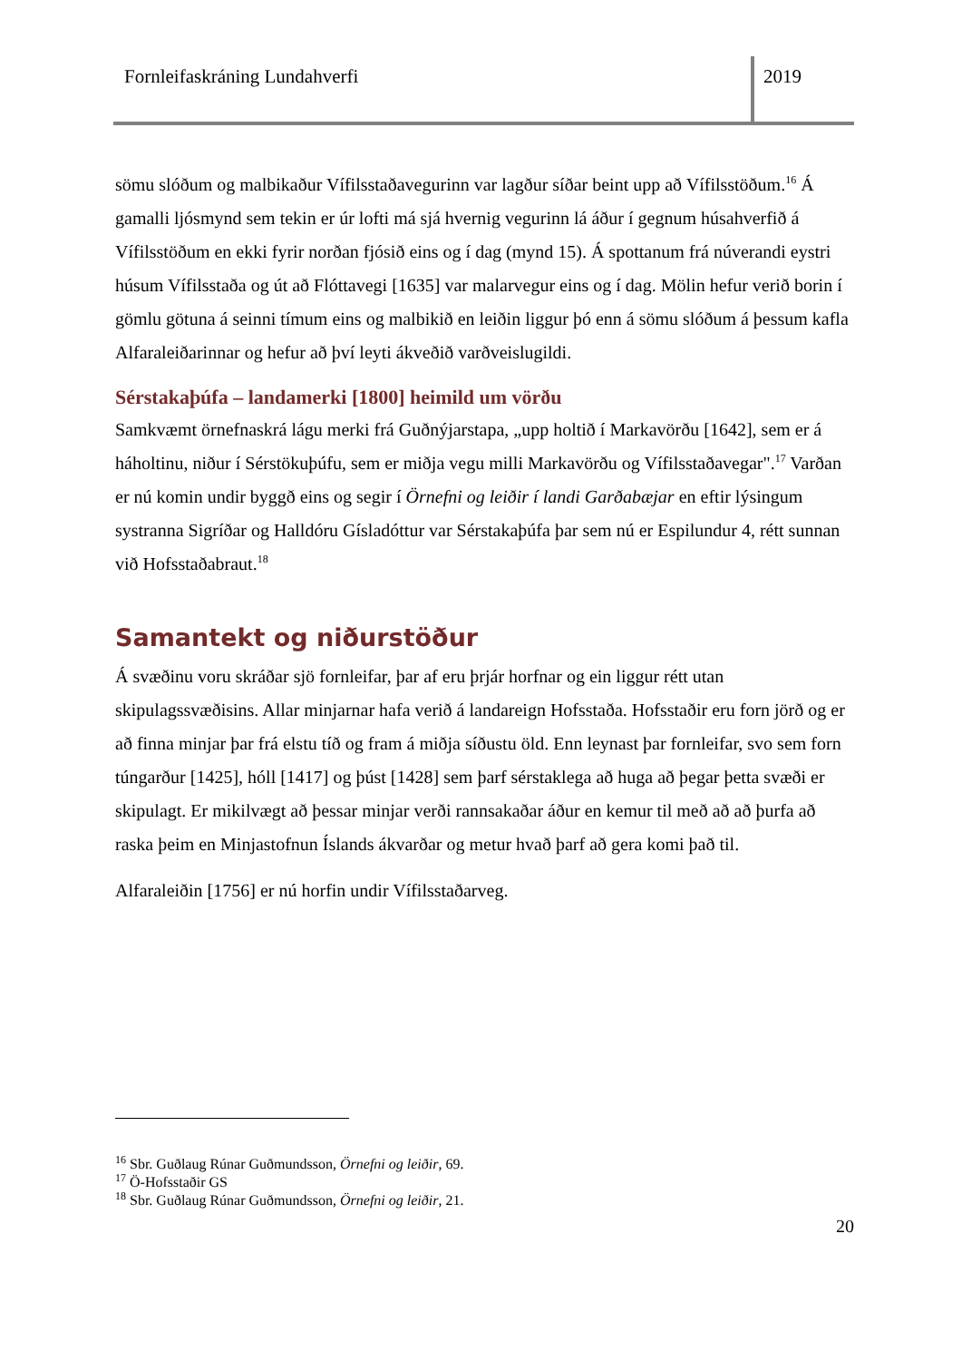Fornleifaskráning Lundahverfi 2019
sömu slóðum og malbikaður Vífilsstaðavegurinn var lagður síðar beint upp að Vífilsstöðum.<sup>16</sup> Á gamalli ljósmynd sem tekin er úr lofti má sjá hvernig vegurinn lá áður í gegnum húsahverfið á Vífilsstöðum en ekki fyrir norðan fjósið eins og í dag (mynd 15). Á spottanum frá núverandi eystri húsum Vífilsstaða og út að Flóttavegi [1635] var malarvegur eins og í dag. Mölin hefur verið borin í gömlu götuna á seinni tímum eins og malbikið en leiðin liggur þó enn á sömu slóðum á þessum kafla Alfaraleiðarinnar og hefur að því leyti ákveðið varðveislugildi.
Sérstakaþúfa – landamerki [1800] heimild um vörðu
Samkvæmt örnefnaskrá lágu merki frá Guðnýjarstapa, „upp holtið í Markavörðu [1642], sem er á háholtinu, niður í Sérstökuþúfu, sem er miðja vegu milli Markavörðu og Vífilsstaðavegar".<sup>17</sup> Varðan er nú komin undir byggð eins og segir í Örnefni og leiðir í landi Garðabæjar en eftir lýsingum systranna Sigríðar og Halldóru Gísladóttur var Sérstakaþúfa þar sem nú er Espilundur 4, rétt sunnan við Hofsstaðabraut.<sup>18</sup>
Samantekt og niðurstöður
Á svæðinu voru skráðar sjö fornleifar, þar af eru þrjár horfnar og ein liggur rétt utan skipulagssvæðisins. Allar minjarnar hafa verið á landareign Hofsstaða. Hofsstaðir eru forn jörð og er að finna minjar þar frá elstu tíð og fram á miðja síðustu öld. Enn leynast þar fornleifar, svo sem forn túngarður [1425], hóll [1417] og þúst [1428] sem þarf sérstaklega að huga að þegar þetta svæði er skipulagt. Er mikilvægt að þessar minjar verði rannsakaðar áður en kemur til með að að þurfa að raska þeim en Minjastofnun Íslands ákvarðar og metur hvað þarf að gera komi það til.
Alfaraleiðin [1756] er nú horfin undir Vífilsstaðarveg.
<sup>16</sup> Sbr. Guðlaug Rúnar Guðmundsson, Örnefni og leiðir, 69.
<sup>17</sup> Ö-Hofsstaðir GS
<sup>18</sup> Sbr. Guðlaug Rúnar Guðmundsson, Örnefni og leiðir, 21.
20